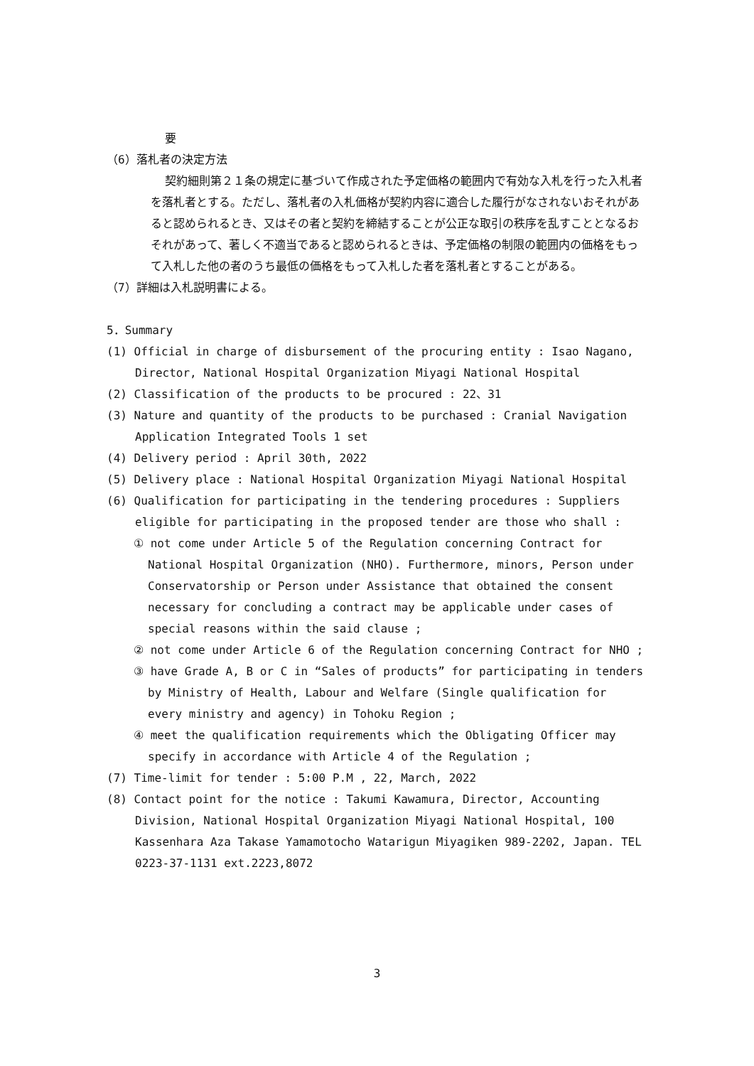要
（6）落札者の決定方法
契約細則第２１条の規定に基づいて作成された予定価格の範囲内で有効な入札を行った入札者を落札者とする。ただし、落札者の入札価格が契約内容に適合した履行がなされないおそれがあると認められるとき、又はその者と契約を締結することが公正な取引の秩序を乱すこととなるおそれがあって、著しく不適当であると認められるときは、予定価格の制限の範囲内の価格をもって入札した他の者のうち最低の価格をもって入札した者を落札者とすることがある。
（7）詳細は入札説明書による。
5．Summary
(1) Official in charge of disbursement of the procuring entity : Isao Nagano, Director, National Hospital Organization Miyagi National Hospital
(2) Classification of the products to be procured : 22、31
(3) Nature and quantity of the products to be purchased : Cranial Navigation Application Integrated Tools 1 set
(4) Delivery period : April 30th, 2022
(5) Delivery place : National Hospital Organization Miyagi National Hospital
(6) Qualification for participating in the tendering procedures : Suppliers eligible for participating in the proposed tender are those who shall :
① not come under Article 5 of the Regulation concerning Contract for National Hospital Organization (NHO). Furthermore, minors, Person under Conservatorship or Person under Assistance that obtained the consent necessary for concluding a contract may be applicable under cases of special reasons within the said clause ;
② not come under Article 6 of the Regulation concerning Contract for NHO ;
③ have Grade A, B or C in “Sales of products” for participating in tenders by Ministry of Health, Labour and Welfare (Single qualification for every ministry and agency) in Tohoku Region ;
④ meet the qualification requirements which the Obligating Officer may specify in accordance with Article 4 of the Regulation ;
(7) Time-limit for tender : 5:00 P.M , 22, March, 2022
(8) Contact point for the notice : Takumi Kawamura, Director, Accounting Division, National Hospital Organization Miyagi National Hospital, 100 Kassenhara Aza Takase Yamamotocho Watarigun Miyagiken 989-2202, Japan. TEL 0223-37-1131 ext.2223,8072
3